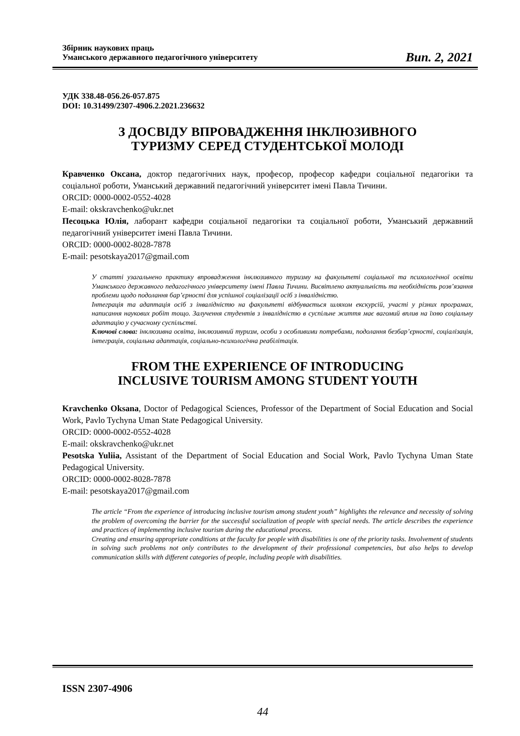Збірник наукових праць
Уманського державного педагогічного університету
Вип. 2, 2021
УДК 338.48-056.26-057.875
DOI: 10.31499/2307-4906.2.2021.236632
З ДОСВІДУ ВПРОВАДЖЕННЯ ІНКЛЮЗИВНОГО
ТУРИЗМУ СЕРЕД СТУДЕНТСЬКОЇ МОЛОДІ
Кравченко Оксана, доктор педагогічних наук, професор, професор кафедри соціальної педагогіки та соціальної роботи, Уманський державний педагогічний університет імені Павла Тичини.
ORCID: 0000-0002-0552-4028
E-mail: okskravchenko@ukr.net
Песоцька Юлія, лаборант кафедри соціальної педагогіки та соціальної роботи, Уманський державний педагогічний університет імені Павла Тичини.
ORCID: 0000-0002-8028-7878
E-mail: pesotskaya2017@gmail.com
У статті узагальнено практику впровадження інклюзивного туризму на факультеті соціальної та психологічної освіти Уманського державного педагогічного університету імені Павла Тичини. Висвітлено актуальність та необхідність розв’язання проблеми щодо подолання бар’єрності для успішної соціалізації осіб з інвалідністю.
Інтеграція та адаптація осіб з інвалідністю на факультеті відбувається шляхом екскурсій, участі у різних програмах, написання наукових робіт тощо. Залучення студентів з інвалідністю в суспільне життя має вагомий вплив на їхню соціальну адаптацію у сучасному суспільстві.
Ключові слова: інклюзивна освіта, інклюзивний туризм, особи з особливими потребами, подолання безбар’єрності, соціалізація, інтеграція, соціальна адаптація, соціально-психологічна реабілітація.
FROM THE EXPERIENCE OF INTRODUCING
INCLUSIVE TOURISM AMONG STUDENT YOUTH
Kravchenko Oksana, Doctor of Pedagogical Sciences, Professor of the Department of Social Education and Social Work, Pavlo Tychyna Uman State Pedagogical University.
ORCID: 0000-0002-0552-4028
E-mail: okskravchenko@ukr.net
Pesotska Yuliia, Assistant of the Department of Social Education and Social Work, Pavlo Tychyna Uman State Pedagogical University.
ORCID: 0000-0002-8028-7878
E-mail: pesotskaya2017@gmail.com
The article “From the experience of introducing inclusive tourism among student youth” highlights the relevance and necessity of solving the problem of overcoming the barrier for the successful socialization of people with special needs. The article describes the experience and practices of implementing inclusive tourism during the educational process.
Creating and ensuring appropriate conditions at the faculty for people with disabilities is one of the priority tasks. Involvement of students in solving such problems not only contributes to the development of their professional competencies, but also helps to develop communication skills with different categories of people, including people with disabilities.
ISSN 2307-4906
44